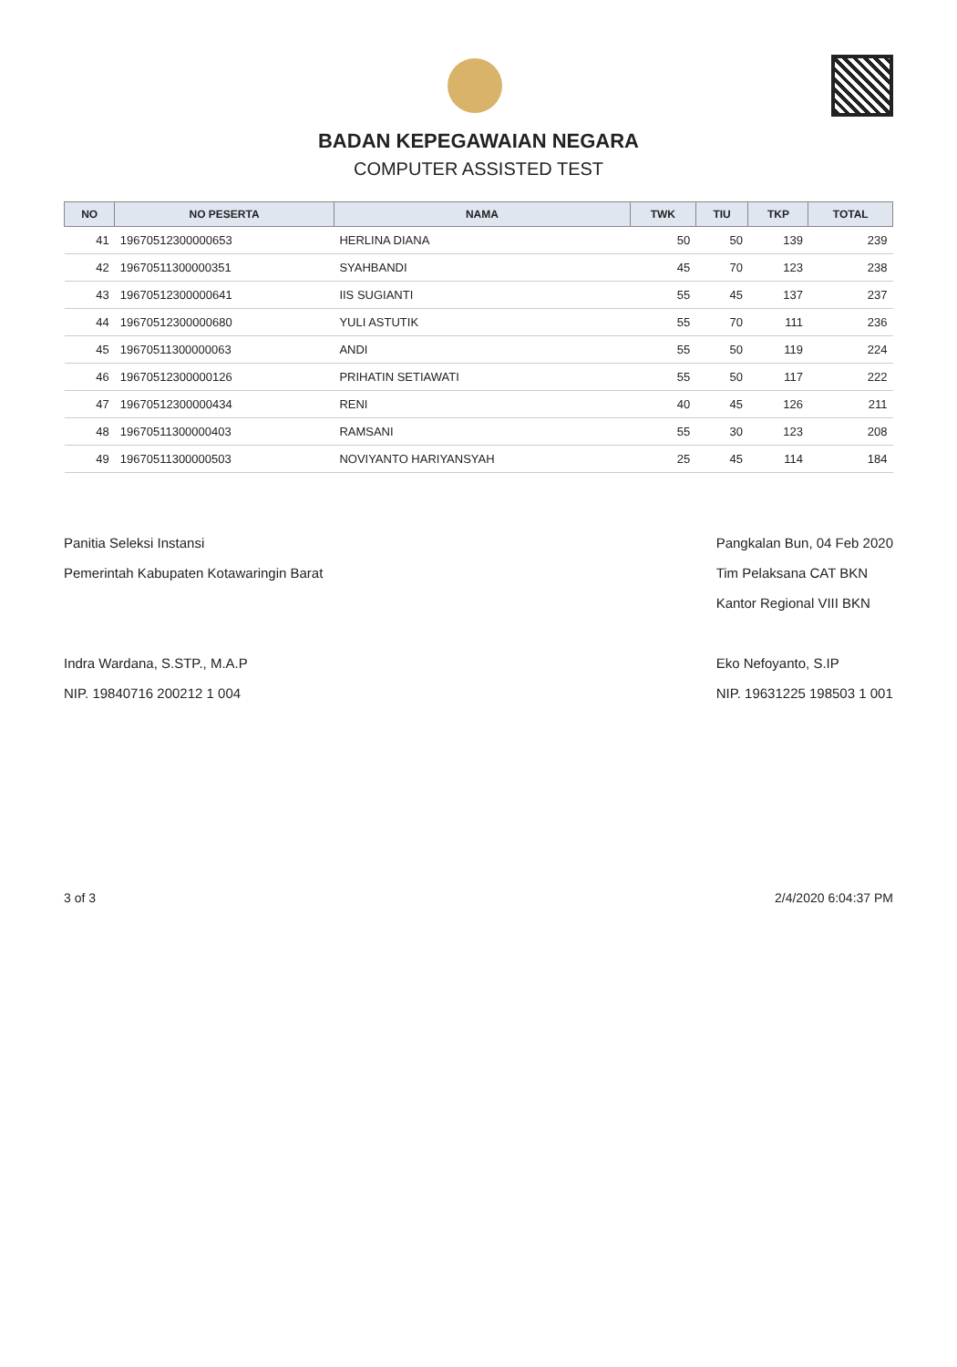BADAN KEPEGAWAIAN NEGARA
COMPUTER ASSISTED TEST
| NO | NO PESERTA | NAMA | TWK | TIU | TKP | TOTAL |
| --- | --- | --- | --- | --- | --- | --- |
| 41 | 19670512300000653 | HERLINA DIANA | 50 | 50 | 139 | 239 |
| 42 | 19670511300000351 | SYAHBANDI | 45 | 70 | 123 | 238 |
| 43 | 19670512300000641 | IIS SUGIANTI | 55 | 45 | 137 | 237 |
| 44 | 19670512300000680 | YULI ASTUTIK | 55 | 70 | 111 | 236 |
| 45 | 19670511300000063 | ANDI | 55 | 50 | 119 | 224 |
| 46 | 19670512300000126 | PRIHATIN SETIAWATI | 55 | 50 | 117 | 222 |
| 47 | 19670512300000434 | RENI | 40 | 45 | 126 | 211 |
| 48 | 19670511300000403 | RAMSANI | 55 | 30 | 123 | 208 |
| 49 | 19670511300000503 | NOVIYANTO HARIYANSYAH | 25 | 45 | 114 | 184 |
Panitia Seleksi Instansi
Pemerintah Kabupaten Kotawaringin Barat
Indra Wardana, S.STP., M.A.P
NIP. 19840716 200212 1 004
Pangkalan Bun, 04 Feb 2020
Tim Pelaksana CAT BKN
Kantor Regional VIII BKN
Eko Nefoyanto, S.IP
NIP. 19631225 198503 1 001
3 of 3 2/4/2020 6:04:37 PM